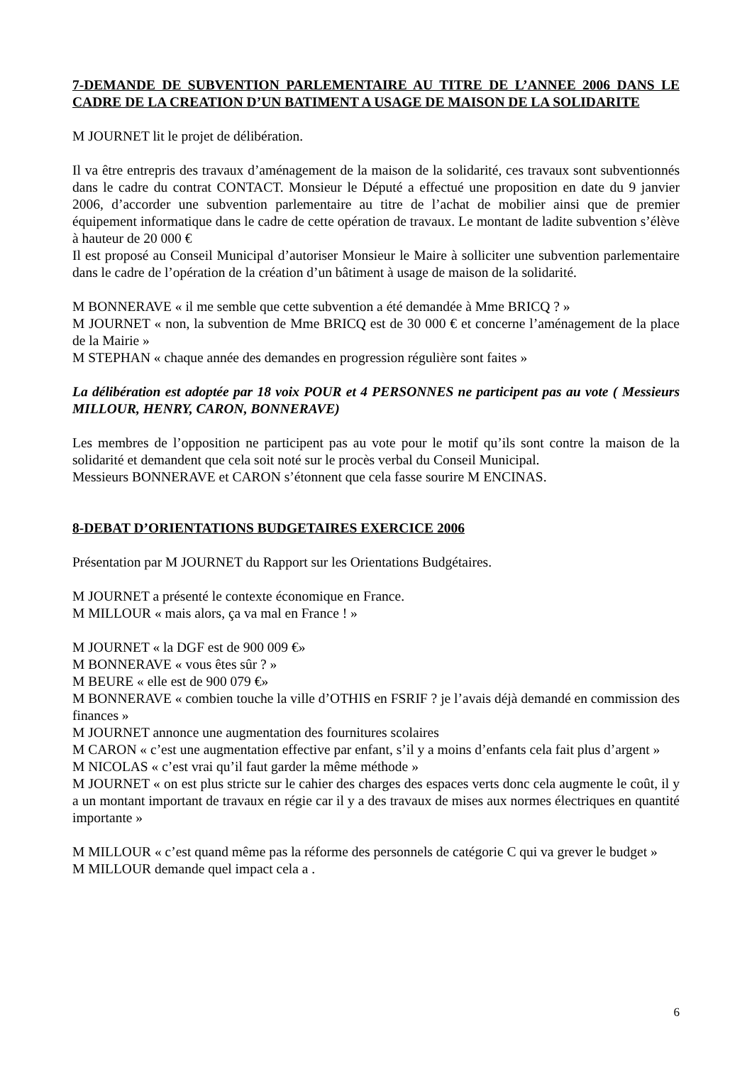7-DEMANDE DE SUBVENTION PARLEMENTAIRE AU TITRE DE L’ANNEE 2006 DANS LE CADRE DE LA CREATION D’UN BATIMENT A USAGE DE MAISON DE LA SOLIDARITE
M JOURNET lit le projet de délibération.
Il va être entrepris des travaux d’aménagement de la maison de la solidarité, ces travaux sont subventionnés dans le cadre du contrat CONTACT. Monsieur le Député a effectué une proposition en date du 9 janvier 2006, d’accorder une subvention parlementaire au titre de l’achat de mobilier ainsi que de premier équipement informatique dans le cadre de cette opération de travaux. Le montant de ladite subvention s’élève à hauteur de 20 000 €
Il est proposé au Conseil Municipal d’autoriser Monsieur le Maire à solliciter une subvention parlementaire dans le cadre de l’opération de la création d’un bâtiment à usage de maison de la solidarité.
M BONNERAVE « il me semble que cette subvention a été demandée à Mme BRICQ ? »
M JOURNET « non, la subvention de Mme BRICQ est de 30 000 € et concerne l’aménagement de la place de la Mairie »
M STEPHAN « chaque année des demandes en progression régulière sont faites »
La délibération est adoptée par 18 voix POUR et 4 PERSONNES ne participent pas au vote ( Messieurs MILLOUR, HENRY, CARON, BONNERAVE)
Les membres de l’opposition ne participent pas au vote pour le motif qu’ils sont contre la maison de la solidarité et demandent que cela soit noté sur le procès verbal du Conseil Municipal.
Messieurs BONNERAVE et CARON s’étonnent que cela fasse sourire M ENCINAS.
8-DEBAT D’ORIENTATIONS BUDGETAIRES EXERCICE 2006
Présentation par M JOURNET du Rapport sur les Orientations Budgétaires.
M JOURNET a présenté le contexte économique en France.
M MILLOUR « mais alors, ça va mal en France ! »
M JOURNET « la DGF est de 900 009 €»
M BONNERAVE « vous êtes sûr ? »
M BEURE « elle est de 900 079 €»
M BONNERAVE « combien touche la ville d’OTHIS en FSRIF ? je l’avais déjà demandé en commission des finances »
M JOURNET annonce une augmentation des fournitures scolaires
M CARON « c’est une augmentation effective par enfant, s’il y a moins d’enfants cela fait plus d’argent »
M NICOLAS « c’est vrai qu’il faut garder la même méthode »
M JOURNET « on est plus stricte sur le cahier des charges des espaces verts donc cela augmente le coût, il y a un montant important de travaux en régie car il y a des travaux de mises aux normes électriques en quantité importante »
M MILLOUR « c’est quand même pas la réforme des personnels de catégorie C qui va grever le budget »
M MILLOUR demande quel impact cela a .
6